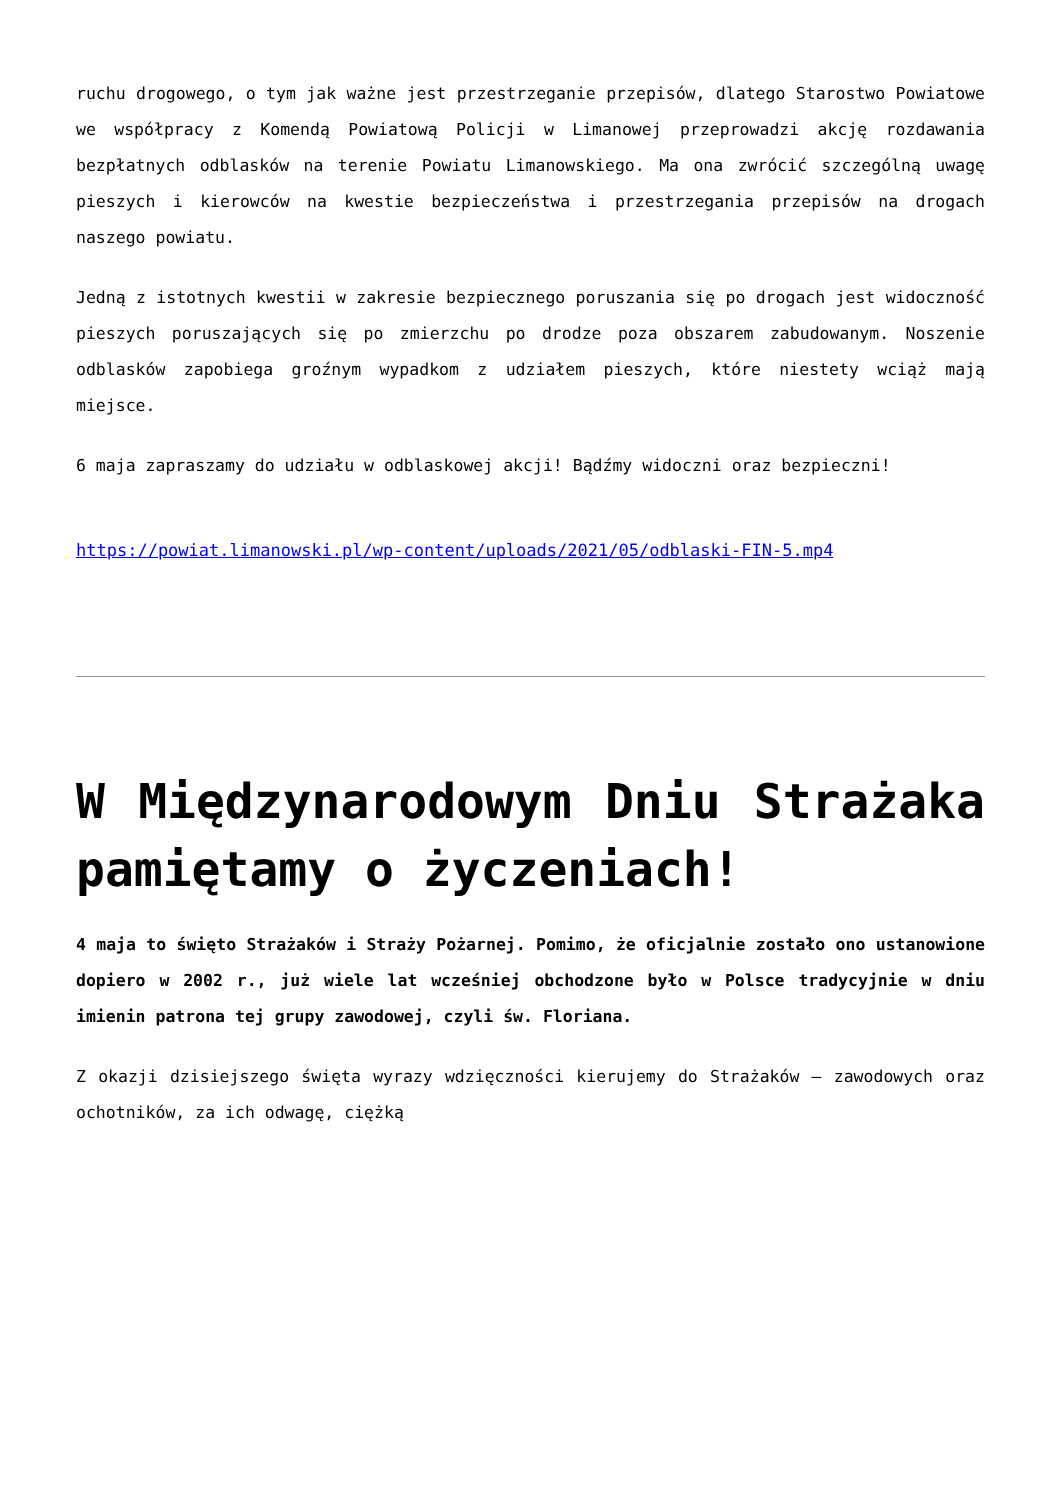ruchu drogowego, o tym jak ważne jest przestrzeganie przepisów, dlatego Starostwo Powiatowe we współpracy z Komendą Powiatową Policji w Limanowej przeprowadzi akcję rozdawania bezpłatnych odblasków na terenie Powiatu Limanowskiego. Ma ona zwrócić szczególną uwagę pieszych i kierowców na kwestie bezpieczeństwa i przestrzegania przepisów na drogach naszego powiatu.
Jedną z istotnych kwestii w zakresie bezpiecznego poruszania się po drogach jest widoczność pieszych poruszających się po zmierzchu po drodze poza obszarem zabudowanym. Noszenie odblasków zapobiega groźnym wypadkom z udziałem pieszych, które niestety wciąż mają miejsce.
6 maja zapraszamy do udziału w odblaskowej akcji! Bądźmy widoczni oraz bezpieczni!
https://powiat.limanowski.pl/wp-content/uploads/2021/05/odblaski-FIN-5.mp4
W Międzynarodowym Dniu Strażaka pamiętamy o życzeniach!
4 maja to święto Strażaków i Straży Pożarnej. Pomimo, że oficjalnie zostało ono ustanowione dopiero w 2002 r., już wiele lat wcześniej obchodzone było w Polsce tradycyjnie w dniu imienin patrona tej grupy zawodowej, czyli św. Floriana.
Z okazji dzisiejszego święta wyrazy wdzięczności kierujemy do Strażaków – zawodowych oraz ochotników, za ich odwagę, ciężką